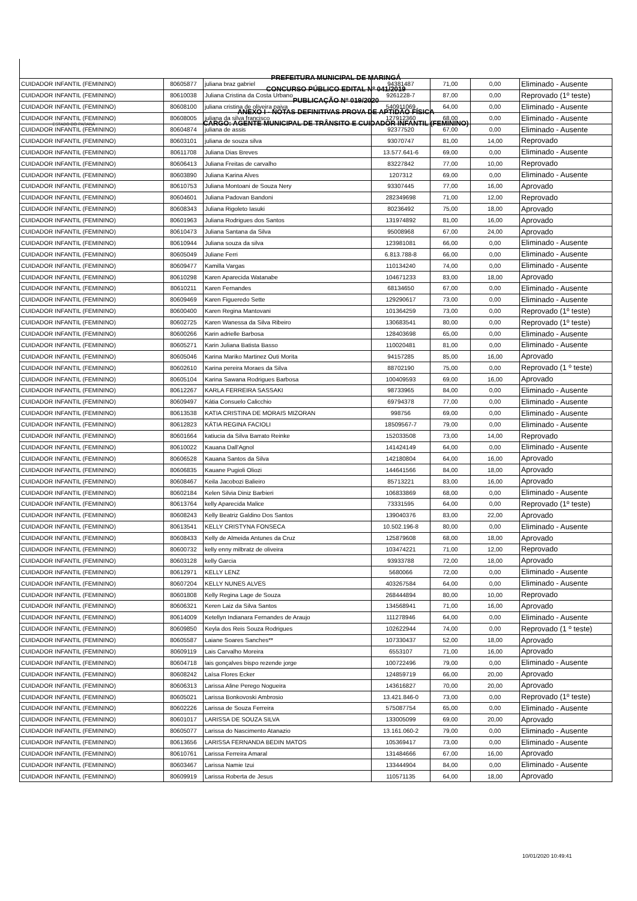ESTADO DO PARANÁ
PREFEITURA MUNICIPAL DE MARINGÁ
CONCURSO PÚBLICO EDITAL Nº 041/2019
PUBLICAÇÃO Nº 019/2020
ANEXO I - NOTAS DEFINITIVAS PROVA DE APTIDÃO FÍSICA
CARGO: AGENTE MUNICIPAL DE TRÂNSITO E CUIDADOR INFANTIL (FEMININO)
| CUIDADOR INFANTIL (FEMININO) | 80605877 | juliana braz gabriel | 94381487 | 71,00 | 0,00 | Eliminado - Ausente |
| CUIDADOR INFANTIL (FEMININO) | 80610038 | Juliana Cristina da Costa Urbano | 9261228-7 | 87,00 | 0,00 | Reprovado (1º teste) |
| CUIDADOR INFANTIL (FEMININO) | 80608100 | juliana cristina de oliveira paiva | 540911069 | 64,00 | 0,00 | Eliminado - Ausente |
| CUIDADOR INFANTIL (FEMININO) | 80608005 | juliana da silva francisco | 127912360 | 68,00 | 0,00 | Eliminado - Ausente |
| CUIDADOR INFANTIL (FEMININO) | 80604874 | juliana de assis | 92377520 | 67,00 | 0,00 | Eliminado - Ausente |
| CUIDADOR INFANTIL (FEMININO) | 80603101 | juliana de souza silva | 93070747 | 81,00 | 14,00 | Reprovado |
| CUIDADOR INFANTIL (FEMININO) | 80611708 | Juliana Dias Breves | 13.577.641-6 | 69,00 | 0,00 | Eliminado - Ausente |
| CUIDADOR INFANTIL (FEMININO) | 80606413 | Juliana Freitas de carvalho | 83227842 | 77,00 | 10,00 | Reprovado |
| CUIDADOR INFANTIL (FEMININO) | 80603890 | Juliana Karina Alves | 1207312 | 69,00 | 0,00 | Eliminado - Ausente |
| CUIDADOR INFANTIL (FEMININO) | 80610753 | Juliana Montoani de Souza Nery | 93307445 | 77,00 | 16,00 | Aprovado |
| CUIDADOR INFANTIL (FEMININO) | 80604601 | Juliana Padovan Bandoni | 282349698 | 71,00 | 12,00 | Reprovado |
| CUIDADOR INFANTIL (FEMININO) | 80608343 | Juliana Rigoleto Iasuki | 80236492 | 75,00 | 18,00 | Aprovado |
| CUIDADOR INFANTIL (FEMININO) | 80601963 | Juliana Rodrigues dos Santos | 131974892 | 81,00 | 16,00 | Aprovado |
| CUIDADOR INFANTIL (FEMININO) | 80610473 | Juliana Santana da Silva | 95008968 | 67,00 | 24,00 | Aprovado |
| CUIDADOR INFANTIL (FEMININO) | 80610944 | Juliana souza da silva | 123981081 | 66,00 | 0,00 | Eliminado - Ausente |
| CUIDADOR INFANTIL (FEMININO) | 80605049 | Juliane Ferri | 6.813.788-8 | 66,00 | 0,00 | Eliminado - Ausente |
| CUIDADOR INFANTIL (FEMININO) | 80609477 | Kamilla Vargas | 110134240 | 74,00 | 0,00 | Eliminado - Ausente |
| CUIDADOR INFANTIL (FEMININO) | 80610298 | Karen Aparecida Watanabe | 104671233 | 83,00 | 18,00 | Aprovado |
| CUIDADOR INFANTIL (FEMININO) | 80610211 | Karen Fernandes | 68134650 | 67,00 | 0,00 | Eliminado - Ausente |
| CUIDADOR INFANTIL (FEMININO) | 80609469 | Karen Figueredo Sette | 129290617 | 73,00 | 0,00 | Eliminado - Ausente |
| CUIDADOR INFANTIL (FEMININO) | 80600400 | Karen Regina Mantovani | 101364259 | 73,00 | 0,00 | Reprovado (1º teste) |
| CUIDADOR INFANTIL (FEMININO) | 80602725 | Karen Wanessa da Silva Ribeiro | 130683541 | 80,00 | 0,00 | Reprovado (1º teste) |
| CUIDADOR INFANTIL (FEMININO) | 80600266 | Karin adrielle Barbosa | 128403698 | 65,00 | 0,00 | Eliminado - Ausente |
| CUIDADOR INFANTIL (FEMININO) | 80605271 | Karin Juliana Batista Basso | 110020481 | 81,00 | 0,00 | Eliminado - Ausente |
| CUIDADOR INFANTIL (FEMININO) | 80605046 | Karina Mariko Martinez Outi Morita | 94157285 | 85,00 | 16,00 | Aprovado |
| CUIDADOR INFANTIL (FEMININO) | 80602610 | Karina pereira Moraes da Silva | 88702190 | 75,00 | 0,00 | Reprovado (1 º teste) |
| CUIDADOR INFANTIL (FEMININO) | 80605104 | Karina Sawana Rodrigues Barbosa | 100409593 | 69,00 | 16,00 | Aprovado |
| CUIDADOR INFANTIL (FEMININO) | 80612267 | KARLA FERREIRA SASSAKI | 98733965 | 84,00 | 0,00 | Eliminado - Ausente |
| CUIDADOR INFANTIL (FEMININO) | 80609497 | Kátia Consuelo Calicchio | 69794378 | 77,00 | 0,00 | Eliminado - Ausente |
| CUIDADOR INFANTIL (FEMININO) | 80613538 | KATIA CRISTINA DE MORAIS MIZORAN | 998756 | 69,00 | 0,00 | Eliminado - Ausente |
| CUIDADOR INFANTIL (FEMININO) | 80612823 | KÁTIA REGINA FACIOLI | 18509567-7 | 79,00 | 0,00 | Eliminado - Ausente |
| CUIDADOR INFANTIL (FEMININO) | 80601664 | katiucia da Silva Barrato Reinke | 152033508 | 73,00 | 14,00 | Reprovado |
| CUIDADOR INFANTIL (FEMININO) | 80610022 | Kauana Dall'Agnol | 141424149 | 64,00 | 0,00 | Eliminado - Ausente |
| CUIDADOR INFANTIL (FEMININO) | 80606528 | Kauana Santos da Silva | 142180804 | 64,00 | 16,00 | Aprovado |
| CUIDADOR INFANTIL (FEMININO) | 80606835 | Kauane Pugioli Oliozi | 144641566 | 84,00 | 18,00 | Aprovado |
| CUIDADOR INFANTIL (FEMININO) | 80608467 | Keila Jacobozi Balieiro | 85713221 | 83,00 | 16,00 | Aprovado |
| CUIDADOR INFANTIL (FEMININO) | 80602184 | Kelen Silvia Diniz Barbieri | 106833869 | 68,00 | 0,00 | Eliminado - Ausente |
| CUIDADOR INFANTIL (FEMININO) | 80613764 | kelly Aparecida Malice | 73331595 | 64,00 | 0,00 | Reprovado (1º teste) |
| CUIDADOR INFANTIL (FEMININO) | 80608243 | Kelly Beatriz Galdino Dos Santos | 139040376 | 83,00 | 22,00 | Aprovado |
| CUIDADOR INFANTIL (FEMININO) | 80613541 | KELLY CRISTYNA FONSECA | 10.502.196-8 | 80,00 | 0,00 | Eliminado - Ausente |
| CUIDADOR INFANTIL (FEMININO) | 80608433 | Kelly de Almeida Antunes da Cruz | 125879608 | 68,00 | 18,00 | Aprovado |
| CUIDADOR INFANTIL (FEMININO) | 80600732 | kelly enny milbratz de oliveira | 103474221 | 71,00 | 12,00 | Reprovado |
| CUIDADOR INFANTIL (FEMININO) | 80603128 | kelly Garcia | 93933788 | 72,00 | 18,00 | Aprovado |
| CUIDADOR INFANTIL (FEMININO) | 80612971 | KELLY LENZ | 5680066 | 72,00 | 0,00 | Eliminado - Ausente |
| CUIDADOR INFANTIL (FEMININO) | 80607204 | KELLY NUNES ALVES | 403267584 | 64,00 | 0,00 | Eliminado - Ausente |
| CUIDADOR INFANTIL (FEMININO) | 80601808 | Kelly Regina Lage de Souza | 268444894 | 80,00 | 10,00 | Reprovado |
| CUIDADOR INFANTIL (FEMININO) | 80606321 | Keren Laiz da Silva Santos | 134568941 | 71,00 | 16,00 | Aprovado |
| CUIDADOR INFANTIL (FEMININO) | 80614009 | Ketellyn Indianara Fernandes de Araujo | 111278946 | 64,00 | 0,00 | Eliminado - Ausente |
| CUIDADOR INFANTIL (FEMININO) | 80609850 | Keyla dos Reis Souza Rodrigues | 102622944 | 74,00 | 0,00 | Reprovado (1 º teste) |
| CUIDADOR INFANTIL (FEMININO) | 80605587 | Laiane Soares Sanches** | 107330437 | 52,00 | 18,00 | Aprovado |
| CUIDADOR INFANTIL (FEMININO) | 80609119 | Lais Carvalho Moreira | 6553107 | 71,00 | 16,00 | Aprovado |
| CUIDADOR INFANTIL (FEMININO) | 80604718 | lais gonçalves bispo rezende jorge | 100722496 | 79,00 | 0,00 | Eliminado - Ausente |
| CUIDADOR INFANTIL (FEMININO) | 80608242 | Laísa Flores Ecker | 124859719 | 66,00 | 20,00 | Aprovado |
| CUIDADOR INFANTIL (FEMININO) | 80606313 | Larissa Aline Perego Nogueira | 143616827 | 70,00 | 20,00 | Aprovado |
| CUIDADOR INFANTIL (FEMININO) | 80605021 | Larissa Bonkovoski Ambrosio | 13.421.846-0 | 73,00 | 0,00 | Reprovado (1º teste) |
| CUIDADOR INFANTIL (FEMININO) | 80602226 | Larissa de Souza Ferreira | 575087754 | 65,00 | 0,00 | Eliminado - Ausente |
| CUIDADOR INFANTIL (FEMININO) | 80601017 | LARISSA DE SOUZA SILVA | 133005099 | 69,00 | 20,00 | Aprovado |
| CUIDADOR INFANTIL (FEMININO) | 80605077 | Larissa do Nascimento Atanazio | 13.161.060-2 | 79,00 | 0,00 | Eliminado - Ausente |
| CUIDADOR INFANTIL (FEMININO) | 80613656 | LARISSA FERNANDA BEDIN MATOS | 105369417 | 73,00 | 0,00 | Eliminado - Ausente |
| CUIDADOR INFANTIL (FEMININO) | 80610761 | Larissa Ferreira Amaral | 131484666 | 67,00 | 16,00 | Aprovado |
| CUIDADOR INFANTIL (FEMININO) | 80603467 | Larissa Namie Izui | 133444904 | 84,00 | 0,00 | Eliminado - Ausente |
| CUIDADOR INFANTIL (FEMININO) | 80609919 | Larissa Roberta de Jesus | 110571135 | 64,00 | 18,00 | Aprovado |
10/01/2020 10:49:41